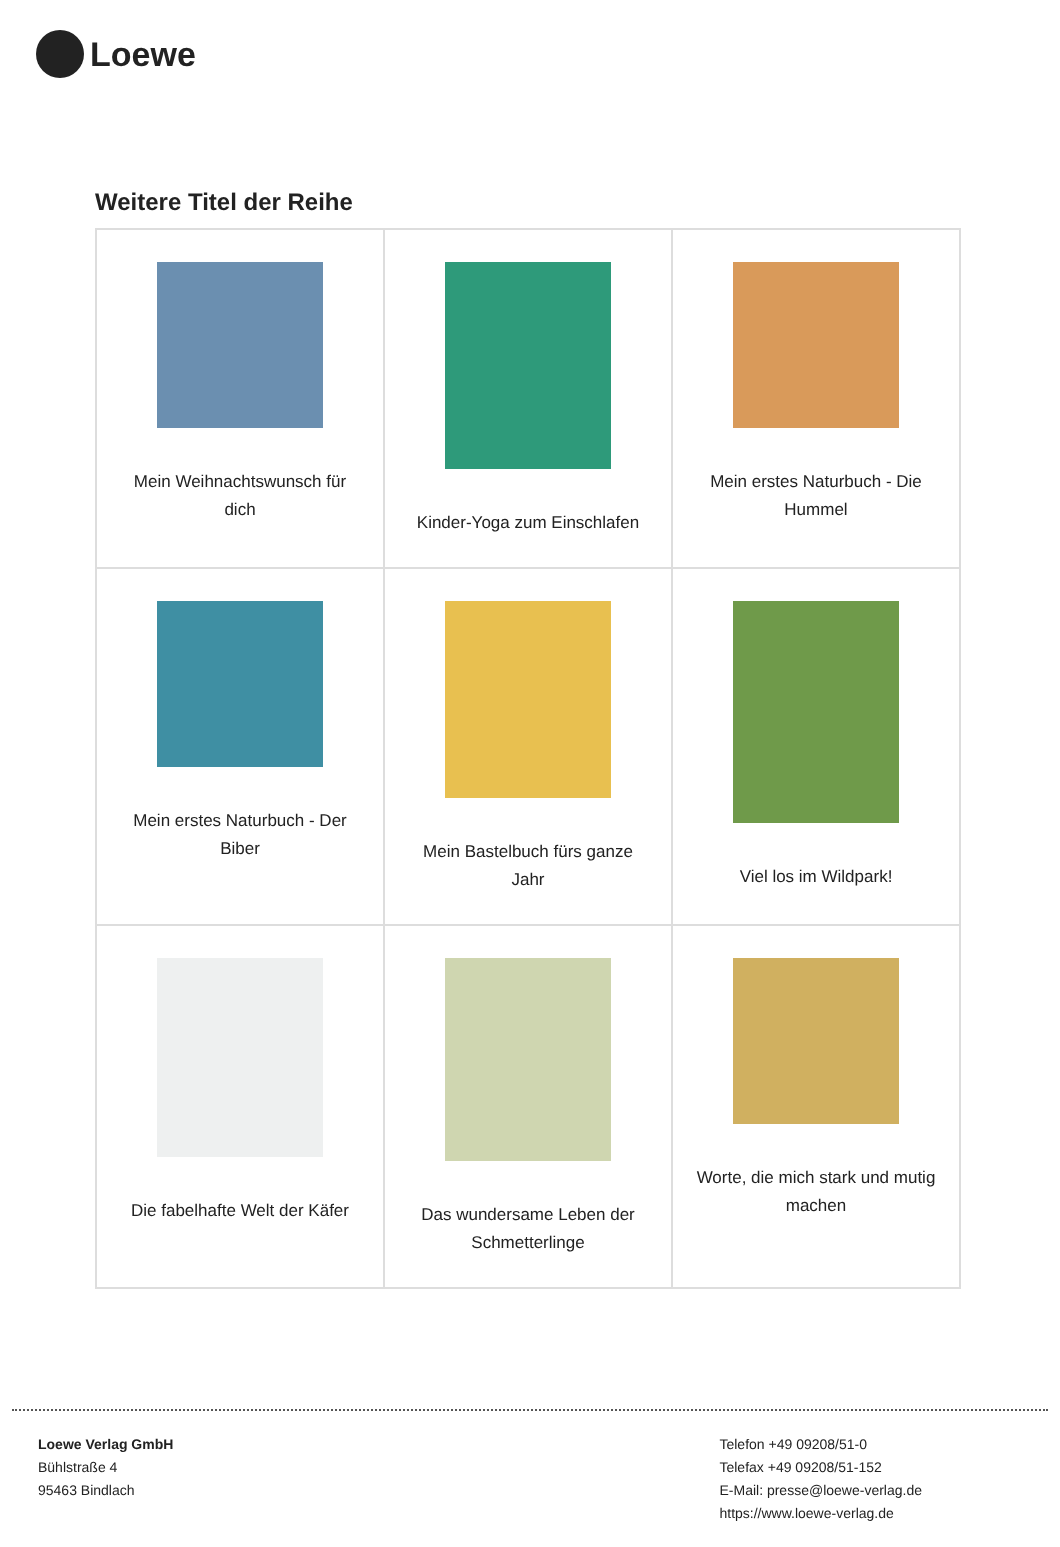Loewe
Weitere Titel der Reihe
| Mein Weihnachtswunsch für dich | Kinder-Yoga zum Einschlafen | Mein erstes Naturbuch - Die Hummel |
| Mein erstes Naturbuch - Der Biber | Mein Bastelbuch fürs ganze Jahr | Viel los im Wildpark! |
| Die fabelhafte Welt der Käfer | Das wundersame Leben der Schmetterlinge | Worte, die mich stark und mutig machen |
Loewe Verlag GmbH
Bühlstraße 4
95463 Bindlach
Telefon +49 09208/51-0
Telefax +49 09208/51-152
E-Mail: presse@loewe-verlag.de
https://www.loewe-verlag.de